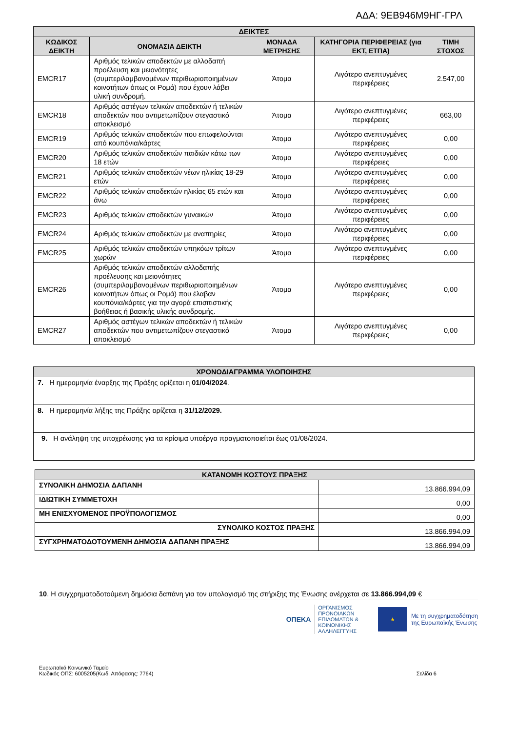ΑΔΑ: 9ΕΒ946Μ9ΗΓ-ΓΡΛ
| ΔΕΙΚΤΕΣ | | | | |
| ΚΩΔΙΚΟΣ ΔΕΙΚΤΗ | ΟΝΟΜΑΣΙΑ ΔΕΙΚΤΗ | ΜΟΝΑΔΑ ΜΕΤΡΗΣΗΣ | ΚΑΤΗΓΟΡΙΑ ΠΕΡΙΦΕΡΕΙΑΣ (για ΕΚΤ, ΕΤΠΑ) | ΤΙΜΗ ΣΤΟΧΟΣ |
| EMCR17 | Αριθμός τελικών αποδεκτών με αλλοδαπή προέλευση και μειονότητες (συμπεριλαμβανομένων περιθωριοποιημένων κοινοτήτων όπως οι Ρομά) που έχουν λάβει υλική συνδρομή. | Άτομα | Λιγότερο ανεπτυγμένες περιφέρειες | 2.547,00 |
| EMCR18 | Αριθμός αστέγων τελικών αποδεκτών ή τελικών αποδεκτών που αντιμετωπίζουν στεγαστικό αποκλεισμό | Άτομα | Λιγότερο ανεπτυγμένες περιφέρειες | 663,00 |
| EMCR19 | Αριθμός τελικών αποδεκτών που επωφελούνται από κουπόνια/κάρτες | Άτομα | Λιγότερο ανεπτυγμένες περιφέρειες | 0,00 |
| EMCR20 | Αριθμός τελικών αποδεκτών παιδιών κάτω των 18 ετών | Άτομα | Λιγότερο ανεπτυγμένες περιφέρειες | 0,00 |
| EMCR21 | Αριθμός τελικών αποδεκτών νέων ηλικίας 18-29 ετών | Άτομα | Λιγότερο ανεπτυγμένες περιφέρειες | 0,00 |
| EMCR22 | Αριθμός τελικών αποδεκτών ηλικίας 65 ετών και άνω | Άτομα | Λιγότερο ανεπτυγμένες περιφέρειες | 0,00 |
| EMCR23 | Αριθμός τελικών αποδεκτών γυναικών | Άτομα | Λιγότερο ανεπτυγμένες περιφέρειες | 0,00 |
| EMCR24 | Αριθμός τελικών αποδεκτών με αναπηρίες | Άτομα | Λιγότερο ανεπτυγμένες περιφέρειες | 0,00 |
| EMCR25 | Αριθμός τελικών αποδεκτών υπηκόων τρίτων χωρών | Άτομα | Λιγότερο ανεπτυγμένες περιφέρειες | 0,00 |
| EMCR26 | Αριθμός τελικών αποδεκτών αλλοδαπής προέλευσης και μειονότητες (συμπεριλαμβανομένων περιθωριοποιημένων κοινοτήτων όπως οι Ρομά) που έλαβαν κουπόνια/κάρτες για την αγορά επισιτιστικής βοήθειας ή βασικής υλικής συνδρομής. | Άτομα | Λιγότερο ανεπτυγμένες περιφέρειες | 0,00 |
| EMCR27 | Αριθμός αστέγων τελικών αποδεκτών ή τελικών αποδεκτών που αντιμετωπίζουν στεγαστικό αποκλεισμό | Άτομα | Λιγότερο ανεπτυγμένες περιφέρειες | 0,00 |
| ΧΡΟΝΟΔΙΑΓΡΑΜΜΑ ΥΛΟΠΟΙΗΣΗΣ |
| 7. Η ημερομηνία έναρξης της Πράξης ορίζεται η 01/04/2024 . |
| 8. Η ημερομηνία λήξης της Πράξης ορίζεται η 31/12/2029. |
| 9. Η ανάληψη της υποχρέωσης για τα κρίσιμα υποέργα πραγματοποιείται έως 01/08/2024. |
| ΚΑΤΑΝΟΜΗ ΚΟΣΤΟΥΣ ΠΡΑΞΗΣ | |
| ΣΥΝΟΛΙΚΗ ΔΗΜΟΣΙΑ ΔΑΠΑΝΗ | 13.866.994,09 |
| ΙΔΙΩΤΙΚΗ ΣΥΜΜΕΤΟΧΗ | 0,00 |
| ΜΗ ΕΝΙΣΧΥΟΜΕΝΟΣ ΠΡΟΫΠΟΛΟΓΙΣΜΟΣ | 0,00 |
| ΣΥΝΟΛΙΚΟ ΚΟΣΤΟΣ ΠΡΑΞΗΣ | 13.866.994,09 |
| ΣΥΓΧΡΗΜΑΤΟΔΟΤΟΥΜΕΝΗ ΔΗΜΟΣΙΑ ΔΑΠΑΝΗ ΠΡΑΞΗΣ | 13.866.994,09 |
10. Η συγχρηματοδοτούμενη δημόσια δαπάνη για τον υπολογισμό της στήριξης της Ένωσης ανέρχεται σε 13.866.994,09 €
ΟΠΕΚΑ ΟΡΓΑΝΙΣΜΟΣ
ΠΡΟΝΟΙΑΚΩΝ
ΕΠΙΔΟΜΑΤΩΝ &
ΚΟΙΝΩΝΙΚΗΣ
ΑΛΛΗΛΕΓΓΥΗΣ
★
Με τη συγχρηματοδότηση
της Ευρωπαϊκής Ένωσης
Ευρωπαϊκό Κοινωνικό Ταμείο
Κωδικός ΟΠΣ: 6005205(Κωδ. Απόφασης: 7764)
Σελίδα 6